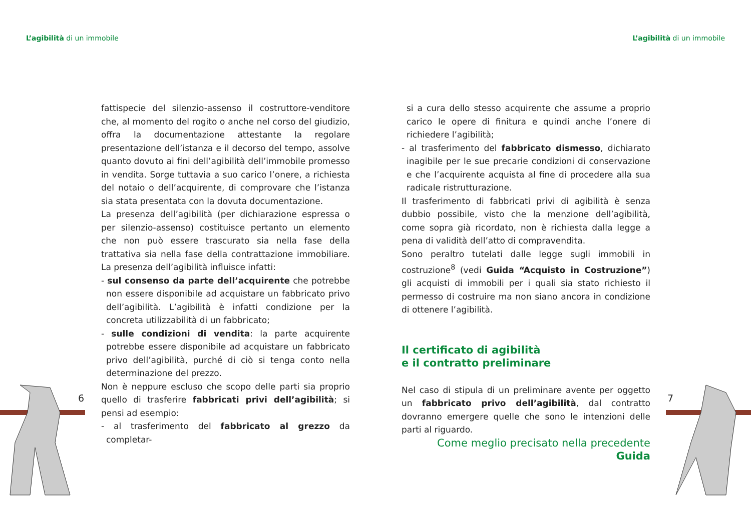L’agibilità di un immobile L’agibilità di un immobile
6 7
fattispecie del silenzio-assenso il costruttore-venditore che, al momento del rogito o anche nel corso del giudizio, offra la documentazione attestante la regolare presentazione dell’istanza e il decorso del tempo, assolve quanto dovuto ai fini dell’agibilità dell’immobile promesso in vendita. Sorge tuttavia a suo carico l’onere, a richiesta del notaio o dell’acquirente, di comprovare che l’istanza sia stata presentata con la dovuta documentazione.
La presenza dell’agibilità (per dichiarazione espressa o per silenzio-assenso) costituisce pertanto un elemento che non può essere trascurato sia nella fase della trattativa sia nella fase della contrattazione immobiliare. La presenza dell’agibilità influisce infatti:
- sul consenso da parte dell’acquirente che potrebbe non essere disponibile ad acquistare un fabbricato privo dell’agibilità. L’agibilità è infatti condizione per la concreta utilizzabilità di un fabbricato;
- sulle condizioni di vendita: la parte acquirente potrebbe essere disponibile ad acquistare un fabbricato privo dell’agibilità, purché di ciò si tenga conto nella determinazione del prezzo.
Non è neppure escluso che scopo delle parti sia proprio quello di trasferire fabbricati privi dell’agibilità; si pensi ad esempio:
- al trasferimento del fabbricato al grezzo da completar-
si a cura dello stesso acquirente che assume a proprio carico le opere di finitura e quindi anche l’onere di richiedere l’agibilità;
- al trasferimento del fabbricato dismesso, dichiarato inagibile per le sue precarie condizioni di conservazione e che l’acquirente acquista al fine di procedere alla sua radicale ristrutturazione.
Il trasferimento di fabbricati privi di agibilità è senza dubbio possibile, visto che la menzione dell’agibilità, come sopra già ricordato, non è richiesta dalla legge a pena di validità dell’atto di compravendita.
Sono peraltro tutelati dalle legge sugli immobili in costruzione<sup>8</sup> (vedi Guida “Acquisto in Costruzione”) gli acquisti di immobili per i quali sia stato richiesto il permesso di costruire ma non siano ancora in condizione di ottenere l’agibilità.
Il certificato di agibilità
e il contratto preliminare
Nel caso di stipula di un preliminare avente per oggetto un fabbricato privo dell’agibilità, dal contratto dovranno emergere quelle che sono le intenzioni delle parti al riguardo.
Come meglio precisato nella precedente Guida